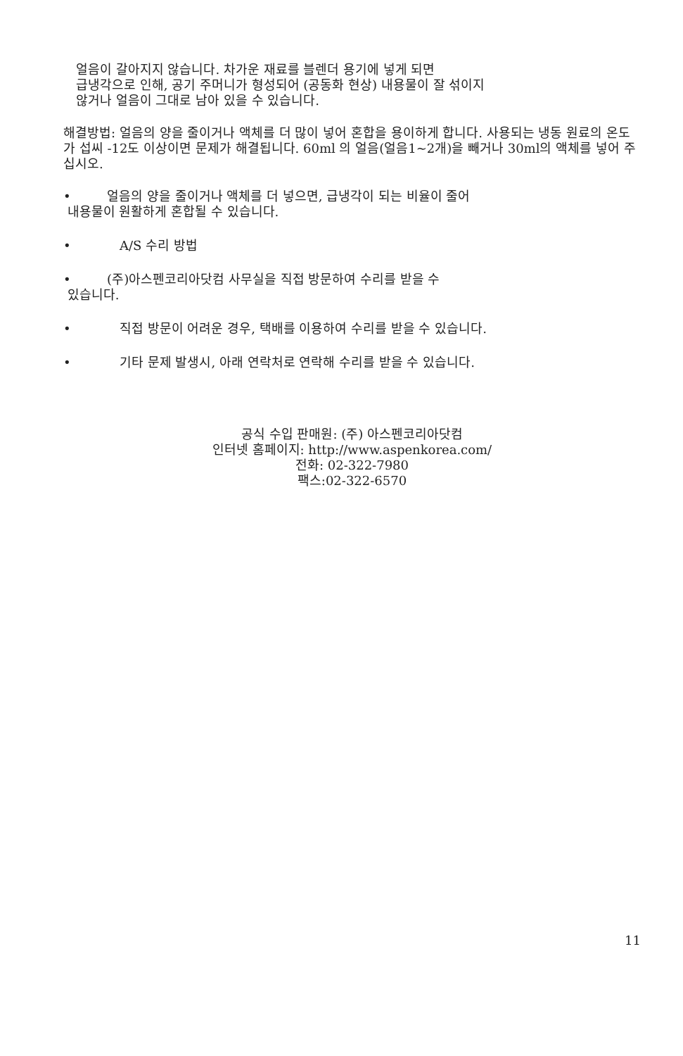얼음이 갈아지지 않습니다. 차가운 재료를 블렌더 용기에 넣게 되면
급냉각으로 인해, 공기 주머니가 형성되어 (공동화 현상) 내용물이 잘 섞이지
않거나 얼음이 그대로 남아 있을 수 있습니다.
해결방법: 얼음의 양을 줄이거나 액체를 더 많이 넣어 혼합을 용이하게 합니다. 사용되는 냉동 원료의 온도가 섭씨 -12도 이상이면 문제가 해결됩니다. 60ml 의 얼음(얼음1~2개)을 빼거나 30ml의 액체를 넣어 주십시오.
• 얼음의 양을 줄이거나 액체를 더 넣으면, 급냉각이 되는 비율이 줄어
내용물이 원활하게 혼합될 수 있습니다.
• A/S 수리 방법
• (주)아스펜코리아닷컴 사무실을 직접 방문하여 수리를 받을 수
있습니다.
• 직접 방문이 어려운 경우, 택배를 이용하여 수리를 받을 수 있습니다.
• 기타 문제 발생시, 아래 연락처로 연락해 수리를 받을 수 있습니다.
공식 수입 판매원: (주) 아스펜코리아닷컴
인터넷 홈페이지: http://www.aspenkorea.com/
전화: 02-322-7980
팩스:02-322-6570
11